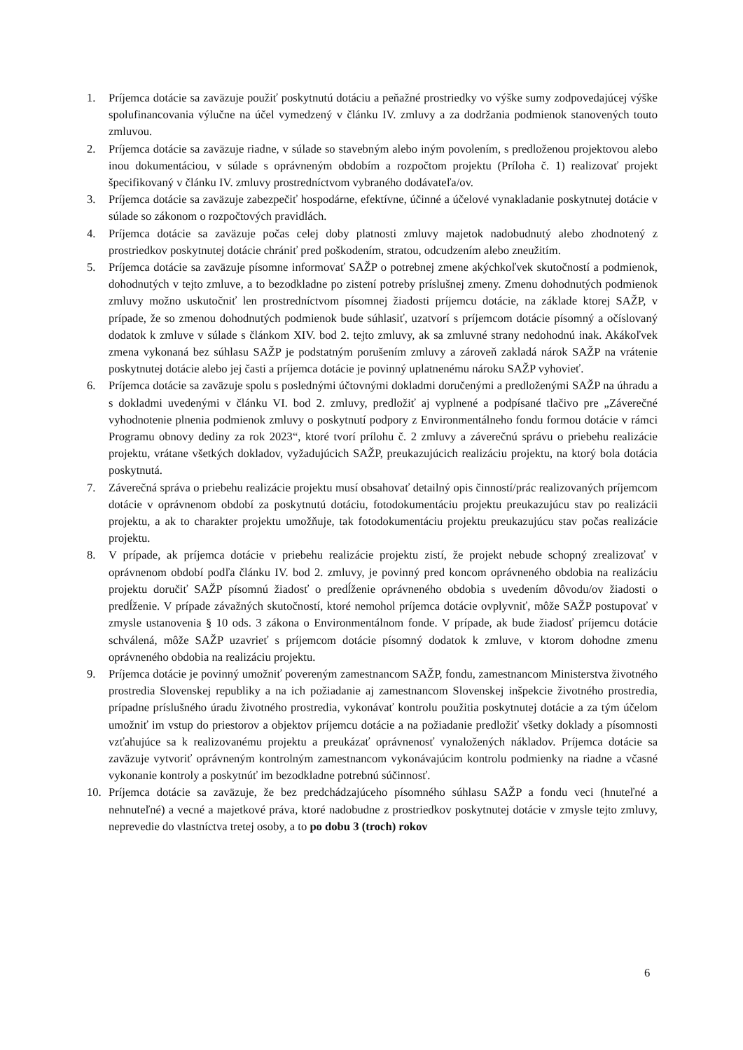1. Príjemca dotácie sa zaväzuje použiť poskytnutú dotáciu a peňažné prostriedky vo výške sumy zodpovedajúcej výške spolufinancovania výlučne na účel vymedzený v článku IV. zmluvy a za dodržania podmienok stanovených touto zmluvou.
2. Príjemca dotácie sa zaväzuje riadne, v súlade so stavebným alebo iným povolením, s predloženou projektovou alebo inou dokumentáciou, v súlade s oprávneným obdobím a rozpočtom projektu (Príloha č. 1) realizovať projekt špecifikovaný v článku IV. zmluvy prostredníctvom vybraného dodávateľa/ov.
3. Príjemca dotácie sa zaväzuje zabezpečiť hospodárne, efektívne, účinné a účelové vynakladanie poskytnutej dotácie v súlade so zákonom o rozpočtových pravidlách.
4. Príjemca dotácie sa zaväzuje počas celej doby platnosti zmluvy majetok nadobudnutý alebo zhodnotený z prostriedkov poskytnutej dotácie chrániť pred poškodením, stratou, odcudzením alebo zneužitím.
5. Príjemca dotácie sa zaväzuje písomne informovať SAŽP o potrebnej zmene akýchkoľvek skutočností a podmienok, dohodnutých v tejto zmluve, a to bezodkladne po zistení potreby príslušnej zmeny. Zmenu dohodnutých podmienok zmluvy možno uskutočniť len prostredníctvom písomnej žiadosti príjemcu dotácie, na základe ktorej SAŽP, v prípade, že so zmenou dohodnutých podmienok bude súhlasiť, uzatvorí s príjemcom dotácie písomný a očíslovaný dodatok k zmluve v súlade s článkom XIV. bod 2. tejto zmluvy, ak sa zmluvné strany nedohodnú inak. Akákoľvek zmena vykonaná bez súhlasu SAŽP je podstatným porušením zmluvy a zároveň zakladá nárok SAŽP na vrátenie poskytnutej dotácie alebo jej časti a príjemca dotácie je povinný uplatnenému nároku SAŽP vyhovieť.
6. Príjemca dotácie sa zaväzuje spolu s poslednými účtovnými dokladmi doručenými a predloženými SAŽP na úhradu a s dokladmi uvedenými v článku VI. bod 2. zmluvy, predložiť aj vyplnené a podpísané tlačivo pre „Záverečné vyhodnotenie plnenia podmienok zmluvy o poskytnutí podpory z Environmentálneho fondu formou dotácie v rámci Programu obnovy dediny za rok 2023“, ktoré tvorí prílohu č. 2 zmluvy a záverečnú správu o priebehu realizácie projektu, vrátane všetkých dokladov, vyžadujúcich SAŽP, preukazujúcich realizáciu projektu, na ktorý bola dotácia poskytnutá.
7. Záverečná správa o priebehu realizácie projektu musí obsahovať detailný opis činností/prác realizovaných príjemcom dotácie v oprávnenom období za poskytnutú dotáciu, fotodokumentáciu projektu preukazujúcu stav po realizácii projektu, a ak to charakter projektu umožňuje, tak fotodokumentáciu projektu preukazujúcu stav počas realizácie projektu.
8. V prípade, ak príjemca dotácie v priebehu realizácie projektu zistí, že projekt nebude schopný zrealizovať v oprávnenom období podľa článku IV. bod 2. zmluvy, je povinný pred koncom oprávneného obdobia na realizáciu projektu doručiť SAŽP písomnú žiadosť o predĺženie oprávneného obdobia s uvedením dôvodu/ov žiadosti o predĺženie. V prípade závažných skutočností, ktoré nemohol príjemca dotácie ovplyvniť, môže SAŽP postupovať v zmysle ustanovenia § 10 ods. 3 zákona o Environmentálnom fonde. V prípade, ak bude žiadosť príjemcu dotácie schválená, môže SAŽP uzavrieť s príjemcom dotácie písomný dodatok k zmluve, v ktorom dohodne zmenu oprávneného obdobia na realizáciu projektu.
9. Príjemca dotácie je povinný umožniť povereným zamestnancom SAŽP, fondu, zamestnancom Ministerstva životného prostredia Slovenskej republiky a na ich požiadanie aj zamestnancom Slovenskej inšpekcie životného prostredia, prípadne príslušného úradu životného prostredia, vykonávať kontrolu použitia poskytnutej dotácie a za tým účelom umožniť im vstup do priestorov a objektov príjemcu dotácie a na požiadanie predložiť všetky doklady a písomnosti vzťahujúce sa k realizovanému projektu a preukázať oprávnenosť vynaložených nákladov. Príjemca dotácie sa zaväzuje vytvoriť oprávneným kontrolným zamestnancom vykonávajúcim kontrolu podmienky na riadne a včasné vykonanie kontroly a poskytnúť im bezodkladne potrebnú súčinnosť.
10. Príjemca dotácie sa zaväzuje, že bez predchádzajúceho písomného súhlasu SAŽP a fondu veci (hnuteľné a nehnuteľné) a vecné a majetkové práva, ktoré nadobudne z prostriedkov poskytnutej dotácie v zmysle tejto zmluvy, neprevedie do vlastníctva tretej osoby, a to po dobu 3 (troch) rokov
6